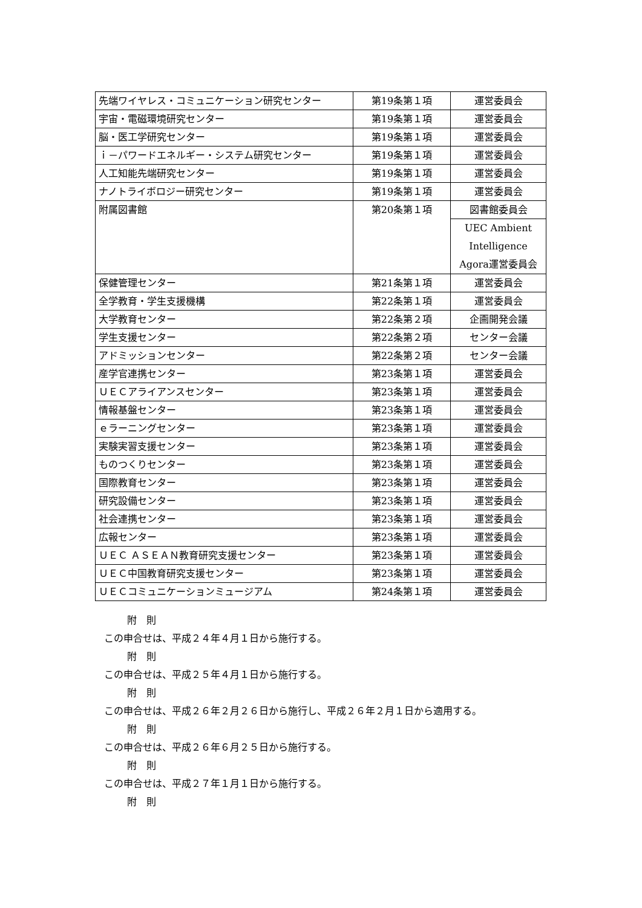| 先端ワイヤレス・コミュニケーション研究センター | 第19条第１項 | 運営委員会 |
| 宇宙・電磁環境研究センター | 第19条第１項 | 運営委員会 |
| 脳・医工学研究センター | 第19条第１項 | 運営委員会 |
| ｉ－パワードエネルギー・システム研究センター | 第19条第１項 | 運営委員会 |
| 人工知能先端研究センター | 第19条第１項 | 運営委員会 |
| ナノトライボロジー研究センター | 第19条第１項 | 運営委員会 |
| 附属図書館 | 第20条第１項 | 図書館委員会 |
| | | UEC Ambient Intelligence Agora運営委員会 |
| 保健管理センター | 第21条第１項 | 運営委員会 |
| 全学教育・学生支援機構 | 第22条第１項 | 運営委員会 |
| 大学教育センター | 第22条第２項 | 企画開発会議 |
| 学生支援センター | 第22条第２項 | センター会議 |
| アドミッションセンター | 第22条第２項 | センター会議 |
| 産学官連携センター | 第23条第１項 | 運営委員会 |
| ＵＥＣアライアンスセンター | 第23条第１項 | 運営委員会 |
| 情報基盤センター | 第23条第１項 | 運営委員会 |
| ｅラーニングセンター | 第23条第１項 | 運営委員会 |
| 実験実習支援センター | 第23条第１項 | 運営委員会 |
| ものつくりセンター | 第23条第１項 | 運営委員会 |
| 国際教育センター | 第23条第１項 | 運営委員会 |
| 研究設備センター | 第23条第１項 | 運営委員会 |
| 社会連携センター | 第23条第１項 | 運営委員会 |
| 広報センター | 第23条第１項 | 運営委員会 |
| ＵＥＣ ＡＳＥＡＮ教育研究支援センター | 第23条第１項 | 運営委員会 |
| ＵＥＣ中国教育研究支援センター | 第23条第１項 | 運営委員会 |
| ＵＥＣコミュニケーションミュージアム | 第24条第１項 | 運営委員会 |
附　則
この申合せは、平成２４年４月１日から施行する。
附　則
この申合せは、平成２５年４月１日から施行する。
附　則
この申合せは、平成２６年２月２６日から施行し、平成２６年２月１日から適用する。
附　則
この申合せは、平成２６年６月２５日から施行する。
附　則
この申合せは、平成２７年１月１日から施行する。
附　則